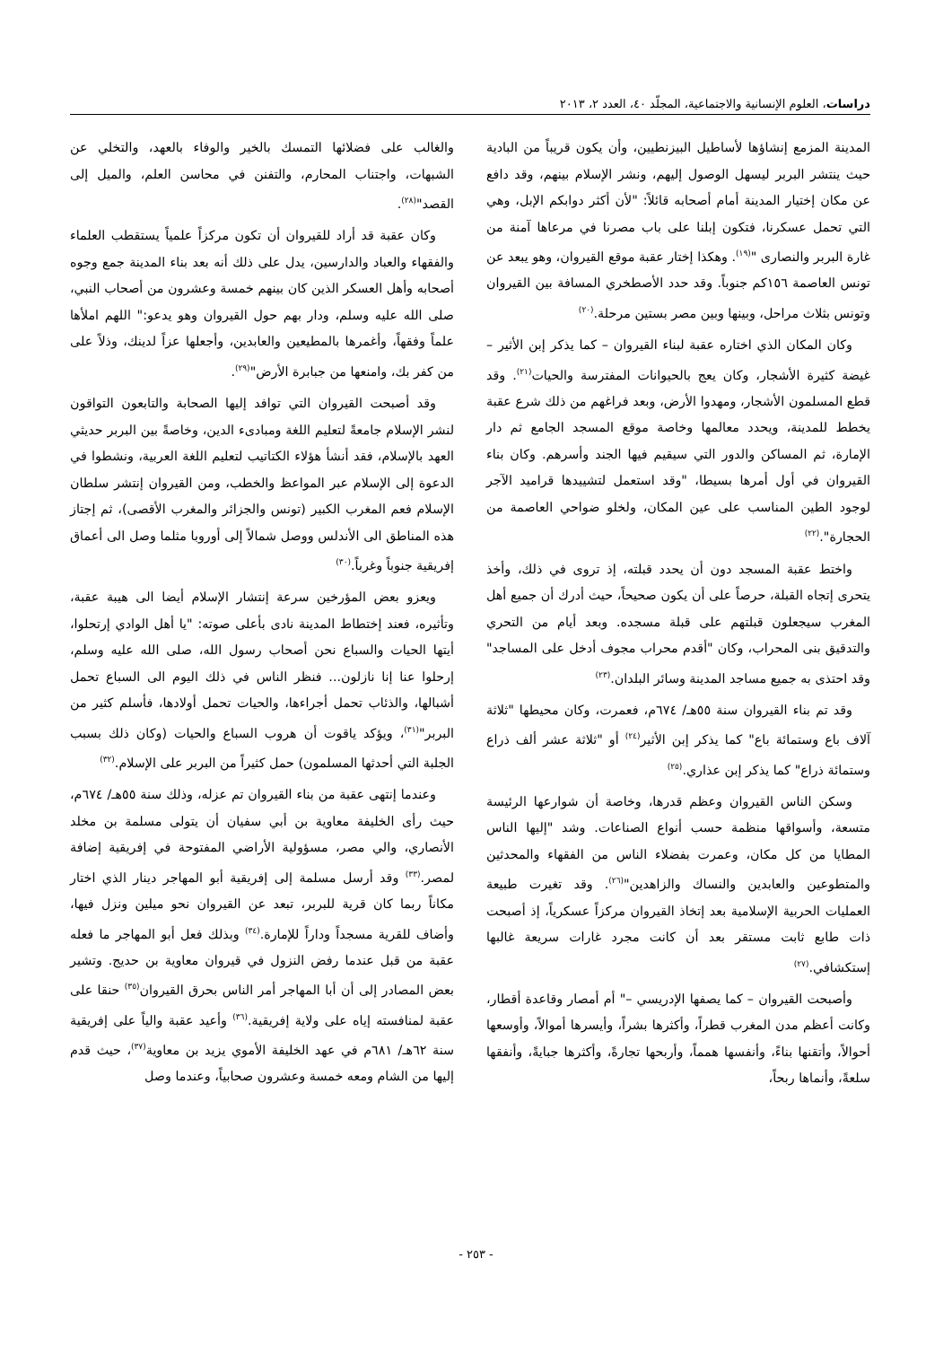دراسات، العلوم الإنسانية والاجتماعية، المجلّد ٤٠، العدد ٢، ٢٠١٣
المدينة المزمع إنشاؤها لأساطيل البيزنطيين، وأن يكون قريباً من البادية حيث ينتشر البربر ليسهل الوصول إليهم، ونشر الإسلام بينهم، وقد دافع عن مكان إختيار المدينة أمام أصحابه قائلاً: "لأن أكثر دوابكم الإبل، وهي التي تحمل عسكرنا، فتكون إبلنا على باب مصرنا في مرعاها آمنة من غارة البربر والنصارى "<sup>(١٩)</sup>. وهكذا إختار عقبة موقع القيروان، وهو يبعد عن تونس العاصمة ١٥٦كم جنوباً. وقد حدد الأصطخري المسافة بين القيروان وتونس بثلاث مراحل، وبينها وبين مصر بستين مرحلة.<sup>(٢٠)</sup>
وكان المكان الذي اختاره عقبة لبناء القيروان – كما يذكر إبن الأثير – غيضة كثيرة الأشجار، وكان يعج بالحيوانات المفترسة والحيات<sup>(٢١)</sup>. وقد قطع المسلمون الأشجار، ومهدوا الأرض، وبعد فراغهم من ذلك شرع عقبة يخطط للمدينة، ويحدد معالمها وخاصة موقع المسجد الجامع ثم دار الإمارة، ثم المساكن والدور التي سيقيم فيها الجند وأسرهم. وكان بناء القيروان في أول أمرها بسيطا، "وقد استعمل لتشييدها قراميد الآجر لوجود الطين المناسب على عين المكان، ولخلو ضواحي العاصمة من الحجارة".<sup>(٢٢)</sup>
واختط عقبة المسجد دون أن يحدد قبلته، إذ تروى في ذلك، وأخذ يتحرى إتجاه القبلة، حرصاً على أن يكون صحيحاً، حيث أدرك أن جميع أهل المغرب سيجعلون قبلتهم على قبلة مسجده. وبعد أيام من التحري والتدقيق بنى المحراب، وكان "أقدم محراب مجوف أدخل على المساجد" وقد احتذى به جميع مساجد المدينة وسائر البلدان.<sup>(٢٣)</sup>
وقد تم بناء القيروان سنة ٥٥هـ/ ٦٧٤م، فعمرت، وكان محيطها "ثلاثة آلاف باع وستمائة باع" كما يذكر إبن الأثير<sup>(٢٤)</sup> أو "ثلاثة عشر ألف ذراع وستمائة ذراع" كما يذكر إبن عذاري.<sup>(٢٥)</sup>
وسكن الناس القيروان وعظم قدرها، وخاصة أن شوارعها الرئيسة متسعة، وأسواقها منظمة حسب أنواع الصناعات. وشد "إليها الناس المطايا من كل مكان، وعمرت بفضلاء الناس من الفقهاء والمحدثين والمتطوعين والعابدين والنساك والزاهدين"<sup>(٢٦)</sup>. وقد تغيرت طبيعة العمليات الحربية الإسلامية بعد إتخاذ القيروان مركزاً عسكرياً، إذ أصبحت ذات طابع ثابت مستقر بعد أن كانت مجرد غارات سريعة غالبها إستكشافي.<sup>(٢٧)</sup>
وأصبحت القيروان – كما يصفها الإدريسي –" أم أمصار وقاعدة أقطار، وكانت أعظم مدن المغرب قطراً، وأكثرها بشراً، وأيسرها أموالاً، وأوسعها أحوالاً، وأتقنها بناءً، وأنفسها همماً، وأربحها تجارةً، وأكثرها جبايةً، وأنفقها سلعةً، وأنماها ربحاً،
والغالب على فضلائها التمسك بالخير والوفاء بالعهد، والتخلي عن الشبهات، واجتناب المحارم، والتفنن في محاسن العلم، والميل إلى القصد"<sup>(٢٨)</sup>.
وكان عقبة قد أراد للقيروان أن تكون مركزاً علمياً يستقطب العلماء والفقهاء والعباد والدارسين، يدل على ذلك أنه بعد بناء المدينة جمع وجوه أصحابه وأهل العسكر الذين كان بينهم خمسة وعشرون من أصحاب النبي، صلى الله عليه وسلم، ودار بهم حول القيروان وهو يدعو:" اللهم املأها علماً وفقهاً، وأغمرها بالمطيعين والعابدين، وأجعلها عزاً لدينك، وذلاً على من كفر بك، وامنعها من جبابرة الأرض"<sup>(٢٩)</sup>.
وقد أصبحت القيروان التي توافد إليها الصحابة والتابعون التواقون لنشر الإسلام جامعةً لتعليم اللغة ومبادىء الدين، وخاصةً بين البربر حديثي العهد بالإسلام، فقد أنشأ هؤلاء الكتاتيب لتعليم اللغة العربية، ونشطوا في الدعوة إلى الإسلام عبر المواعظ والخطب، ومن القيروان إنتشر سلطان الإسلام فعم المغرب الكبير (تونس والجزائر والمغرب الأقصى)، ثم إجتاز هذه المناطق الى الأندلس ووصل شمالاً إلى أوروبا مثلما وصل الى أعماق إفريقية جنوباً وغرباً.<sup>(٣٠)</sup>
ويعزو بعض المؤرخين سرعة إنتشار الإسلام أيضا الى هيبة عقبة، وتأثيره، فعند إختطاط المدينة نادى بأعلى صوته: "يا أهل الوادي إرتحلوا، أيتها الحيات والسباع نحن أصحاب رسول الله، صلى الله عليه وسلم، إرحلوا عنا إنا نازلون... فنظر الناس في ذلك اليوم الى السباع تحمل أشبالها، والذئاب تحمل أجراءها، والحيات تحمل أولادها، فأسلم كثير من البربر"<sup>(٣١)</sup>، ويؤكد ياقوت أن هروب السباع والحيات (وكان ذلك بسبب الجلبة التي أحدثها المسلمون) حمل كثيراً من البربر على الإسلام.<sup>(٣٢)</sup>
وعندما إنتهى عقبة من بناء القيروان تم عزله، وذلك سنة ٥٥هـ/ ٦٧٤م، حيث رأى الخليفة معاوية بن أبي سفيان أن يتولى مسلمة بن مخلد الأنصاري، والي مصر، مسؤولية الأراضي المفتوحة في إفريقية إضافة لمصر.<sup>(٣٣)</sup> وقد أرسل مسلمة إلى إفريقية أبو المهاجر دينار الذي اختار مكاناً ربما كان قرية للبربر، تبعد عن القيروان نحو ميلين ونزل فيها، وأضاف للقرية مسجداً وداراً للإمارة.<sup>(٣٤)</sup> وبذلك فعل أبو المهاجر ما فعله عقبة من قبل عندما رفض النزول في قيروان معاوية بن حديج. وتشير بعض المصادر إلى أن أبا المهاجر أمر الناس بحرق القيروان<sup>(٣٥)</sup> حنقا على عقبة لمنافسته إياه على ولاية إفريقية.<sup>(٣٦)</sup> وأعيد عقبة والياً على إفريقية سنة ٦٢هـ/ ٦٨١م في عهد الخليفة الأموي يزيد بن معاوية<sup>(٣٧)</sup>، حيث قدم إليها من الشام ومعه خمسة وعشرون صحابياً، وعندما وصل
- ٢٥٣ -